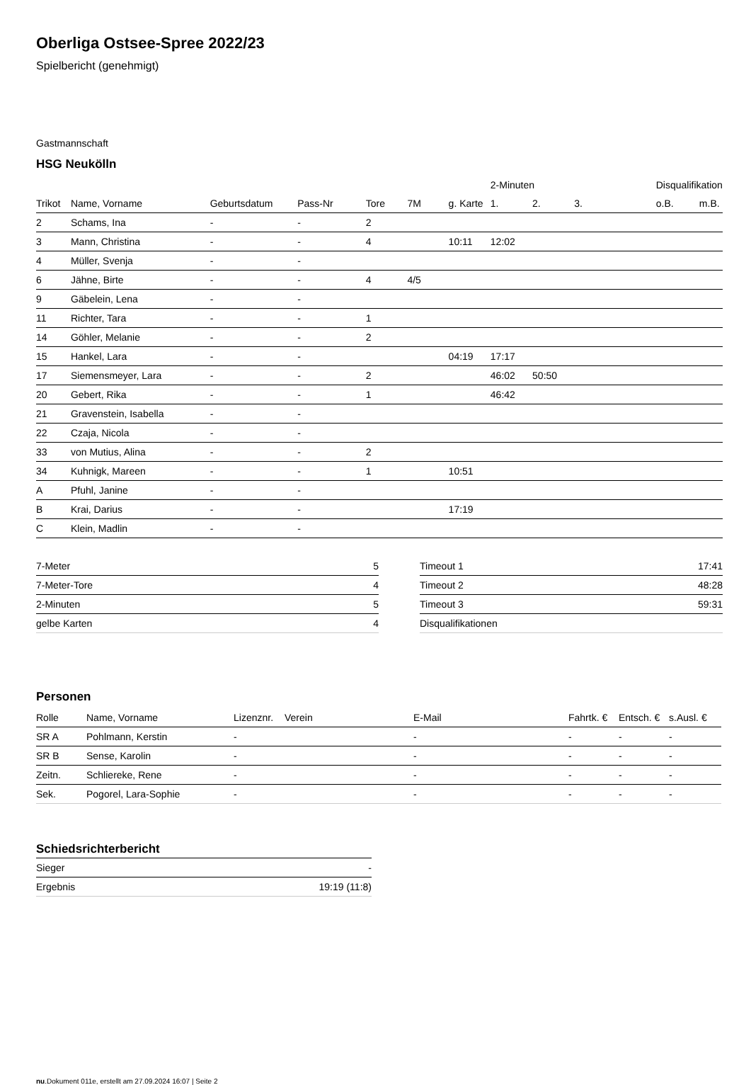Oberliga Ostsee-Spree 2022/23
Spielbericht (genehmigt)
Gastmannschaft
HSG Neukölln
| | | | | | | | 2-Minuten | | | Disqualifikation | |
| --- | --- | --- | --- | --- | --- | --- | --- | --- | --- | --- | --- |
| Trikot | Name, Vorname | Geburtsdatum | Pass-Nr | Tore | 7M | g. Karte | 1. | 2. | 3. | o.B. | m.B. |
| 2 | Schams, Ina | - | - | 2 | | | | | | | |
| 3 | Mann, Christina | - | - | 4 | | 10:11 | 12:02 | | | | |
| 4 | Müller, Svenja | - | - | | | | | | | | |
| 6 | Jähne, Birte | - | - | 4 | 4/5 | | | | | | |
| 9 | Gäbelein, Lena | - | - | | | | | | | | |
| 11 | Richter, Tara | - | - | 1 | | | | | | | |
| 14 | Göhler, Melanie | - | - | 2 | | | | | | | |
| 15 | Hankel, Lara | - | - | | | 04:19 | 17:17 | | | | |
| 17 | Siemensmeyer, Lara | - | - | 2 | | | 46:02 | 50:50 | | | |
| 20 | Gebert, Rika | - | - | 1 | | | 46:42 | | | | |
| 21 | Gravenstein, Isabella | - | - | | | | | | | | |
| 22 | Czaja, Nicola | - | - | | | | | | | | |
| 33 | von Mutius, Alina | - | - | 2 | | | | | | | |
| 34 | Kuhnigk, Mareen | - | - | 1 | | 10:51 | | | | | |
| A | Pfuhl, Janine | - | - | | | | | | | | |
| B | Krai, Darius | - | - | | | 17:19 | | | | | |
| C | Klein, Madlin | - | - | | | | | | | | |
| 7-Meter | 5 |
| 7-Meter-Tore | 4 |
| 2-Minuten | 5 |
| gelbe Karten | 4 |
| Timeout 1 | 17:41 |
| Timeout 2 | 48:28 |
| Timeout 3 | 59:31 |
| Disqualifikationen | |
Personen
| Rolle | Name, Vorname | Lizenznr. | Verein | E-Mail | Fahrtk. € | Entsch. € | s.Ausl. € |
| --- | --- | --- | --- | --- | --- | --- | --- |
| SR A | Pohlmann, Kerstin | - | | - | - | - | - |
| SR B | Sense, Karolin | - | | - | - | - | - |
| Zeitn. | Schliereke, Rene | - | | - | - | - | - |
| Sek. | Pogorel, Lara-Sophie | - | | - | - | - | - |
Schiedsrichterbericht
| Sieger | - |
| Ergebnis | 19:19 (11:8) |
nu.Dokument 011e, erstellt am 27.09.2024 16:07 | Seite 2